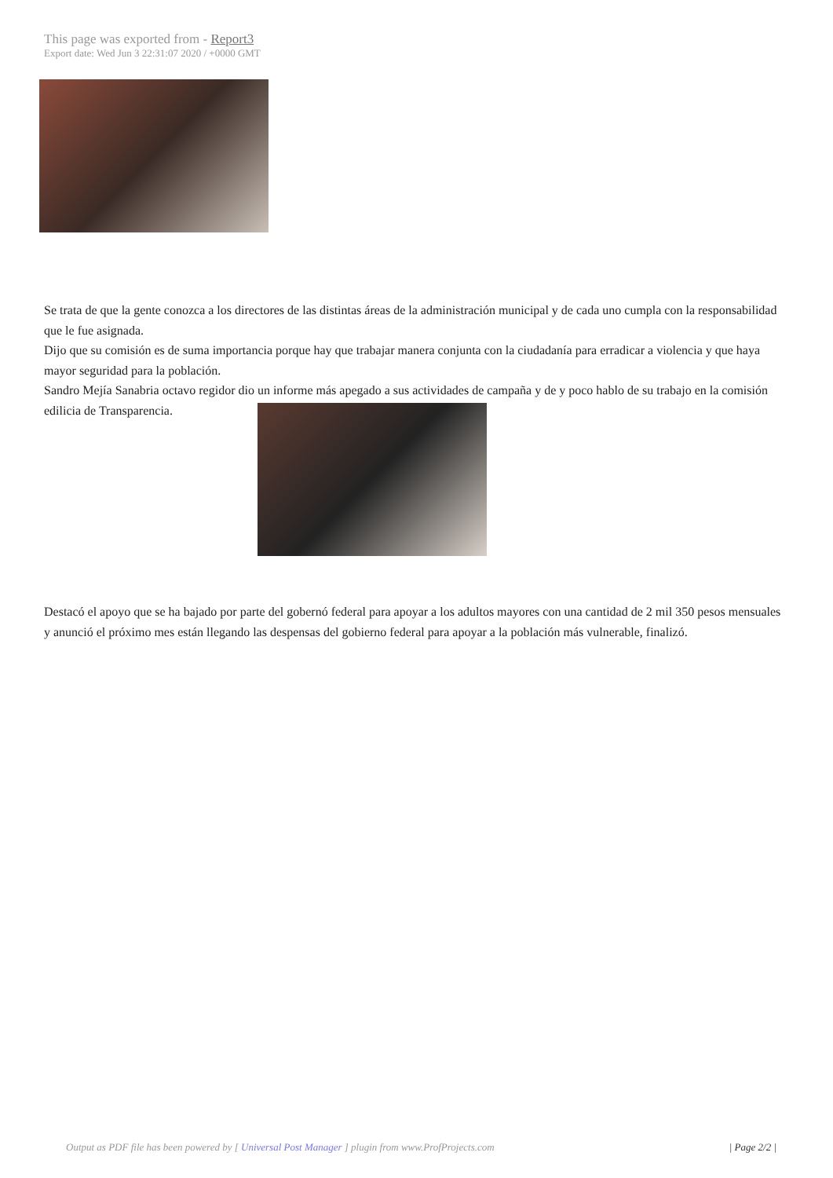This page was exported from - Report3
Export date: Wed Jun 3 22:31:07 2020 / +0000 GMT
Se trata de que la gente conozca a los directores de las distintas áreas de la administración municipal y de cada uno cumpla con la responsabilidad que le fue asignada.
Dijo que su comisión es de suma importancia porque hay que trabajar manera conjunta con la ciudadanía para erradicar a violencia y que haya mayor seguridad para la población.
Sandro Mejía Sanabria octavo regidor dio un informe más apegado a sus actividades de campaña y de y poco hablo de su trabajo en la comisión edilicia de Transparencia.
Destacó el apoyo que se ha bajado por parte del gobernó federal para apoyar a los adultos mayores con una cantidad de 2 mil 350 pesos mensuales y anunció el próximo mes están llegando las despensas del gobierno federal para apoyar a la población más vulnerable, finalizó.
Output as PDF file has been powered by [ Universal Post Manager ] plugin from www.ProfProjects.com
| Page 2/2 |